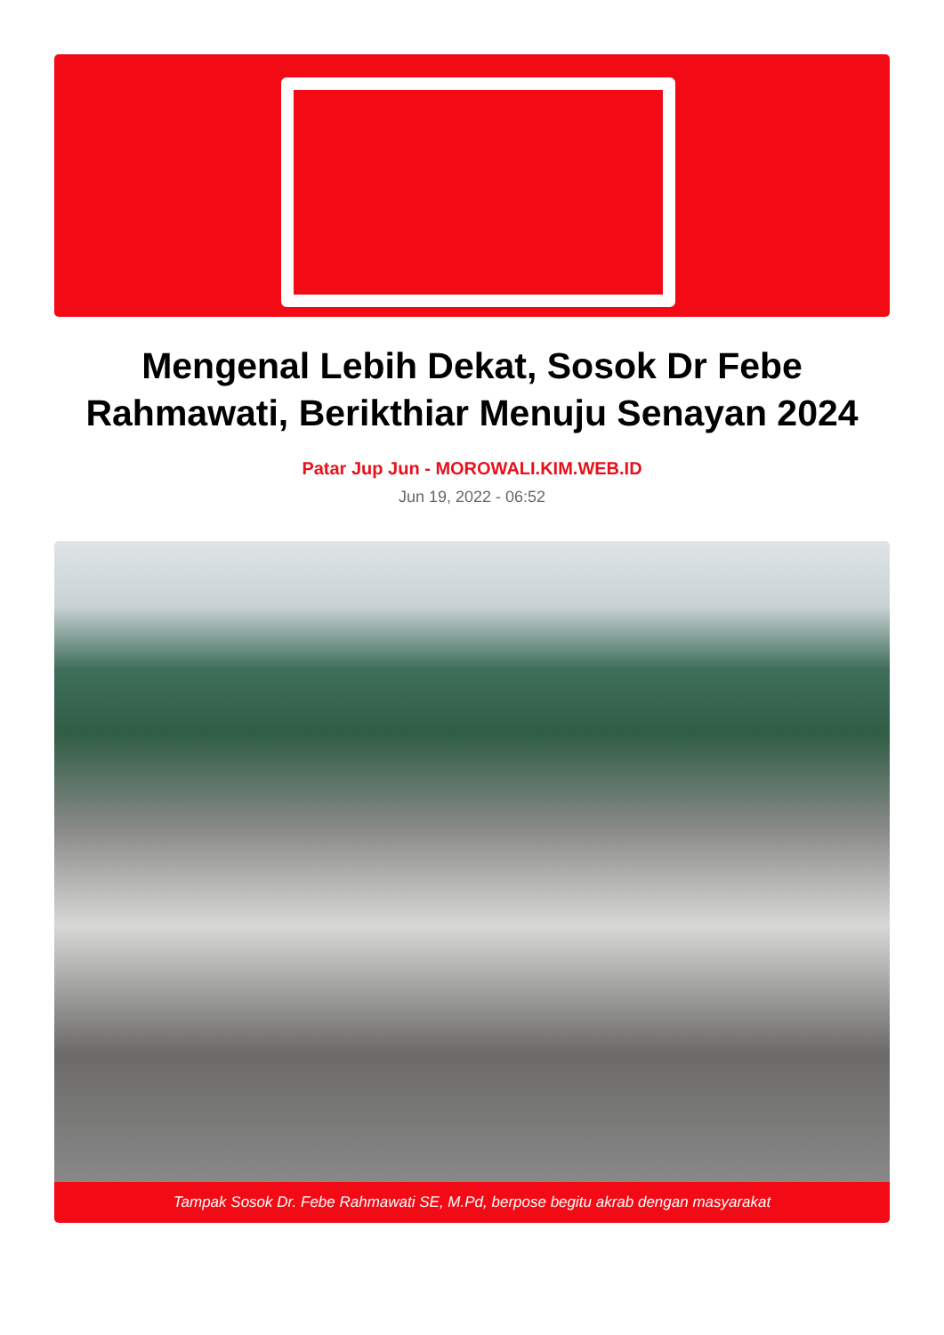Mengenal Lebih Dekat, Sosok Dr Febe Rahmawati, Berikthiar Menuju Senayan 2024
Patar Jup Jun - MOROWALI.KIM.WEB.ID
Jun 19, 2022 - 06:52
Tampak Sosok Dr. Febe Rahmawati SE, M.Pd, berpose begitu akrab dengan masyarakat